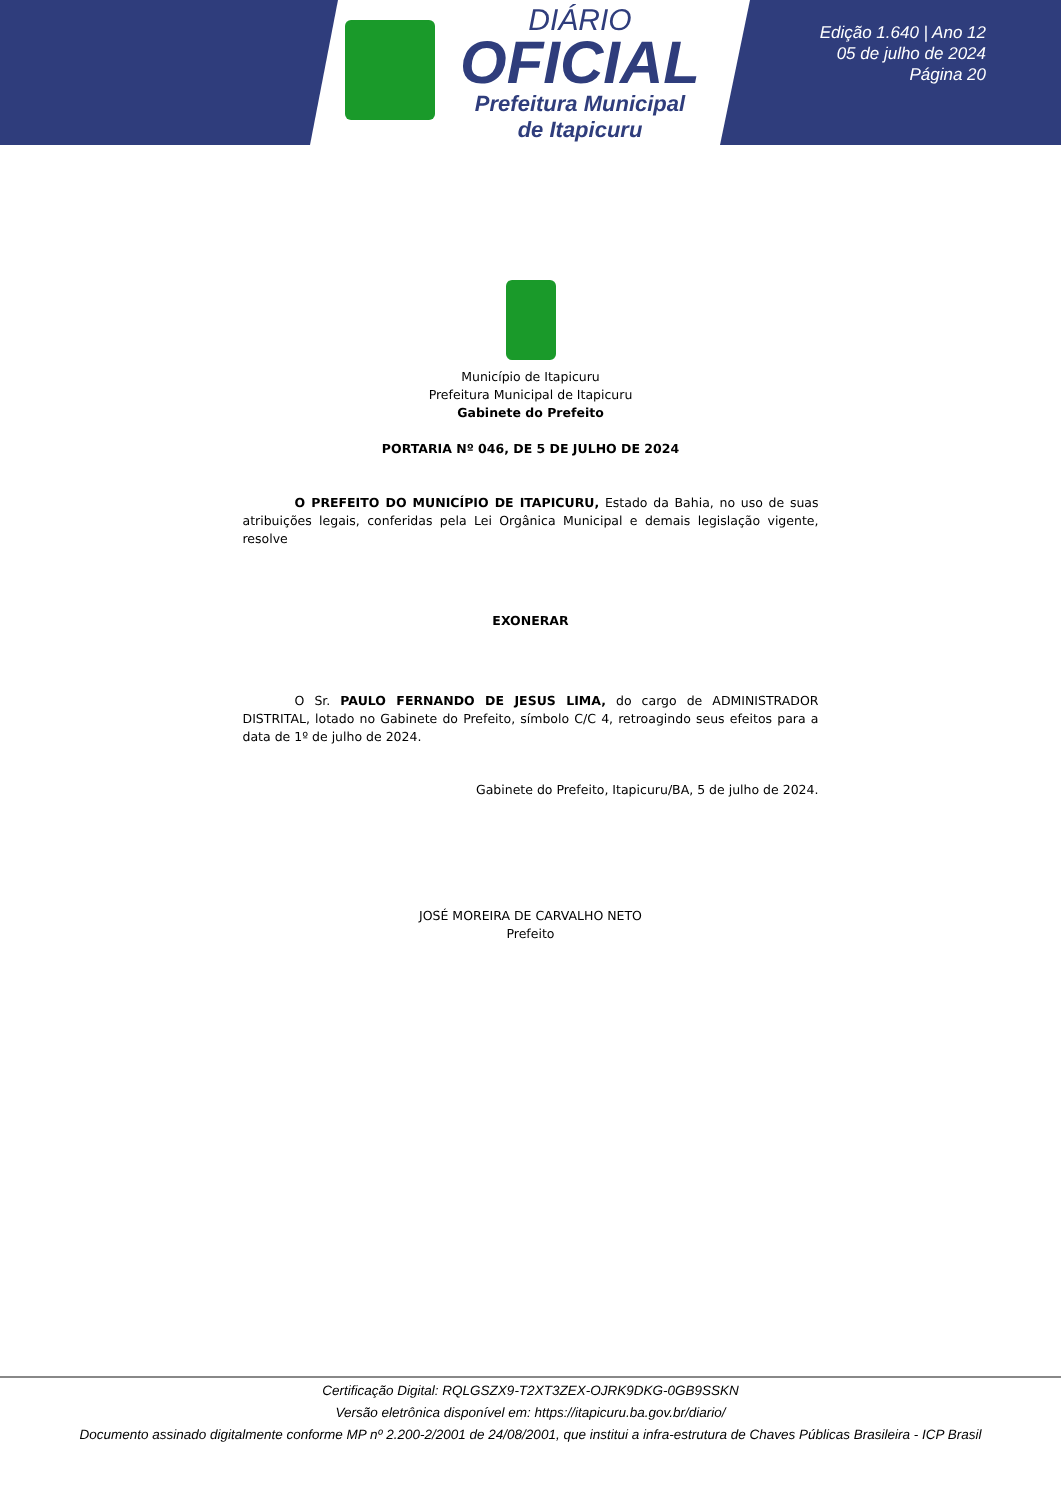DIÁRIO
OFICIAL
Prefeitura Municipal
de Itapicuru
Edição 1.640 | Ano 12
05 de julho de 2024
Página 20
Município de Itapicuru
Prefeitura Municipal de Itapicuru
Gabinete do Prefeito
PORTARIA Nº 046, DE 5 DE JULHO DE 2024
O PREFEITO DO MUNICÍPIO DE ITAPICURU, Estado da Bahia, no uso de suas atribuições legais, conferidas pela Lei Orgânica Municipal e demais legislação vigente, resolve
EXONERAR
O Sr. PAULO FERNANDO DE JESUS LIMA, do cargo de ADMINISTRADOR DISTRITAL, lotado no Gabinete do Prefeito, símbolo C/C 4, retroagindo seus efeitos para a data de 1º de julho de 2024.
Gabinete do Prefeito, Itapicuru/BA, 5 de julho de 2024.
JOSÉ MOREIRA DE CARVALHO NETO
Prefeito
Certificação Digital: RQLGSZX9-T2XT3ZEX-OJRK9DKG-0GB9SSKN
Versão eletrônica disponível em: https://itapicuru.ba.gov.br/diario/
Documento assinado digitalmente conforme MP nº 2.200-2/2001 de 24/08/2001, que institui a infra-estrutura de Chaves Públicas Brasileira - ICP Brasil